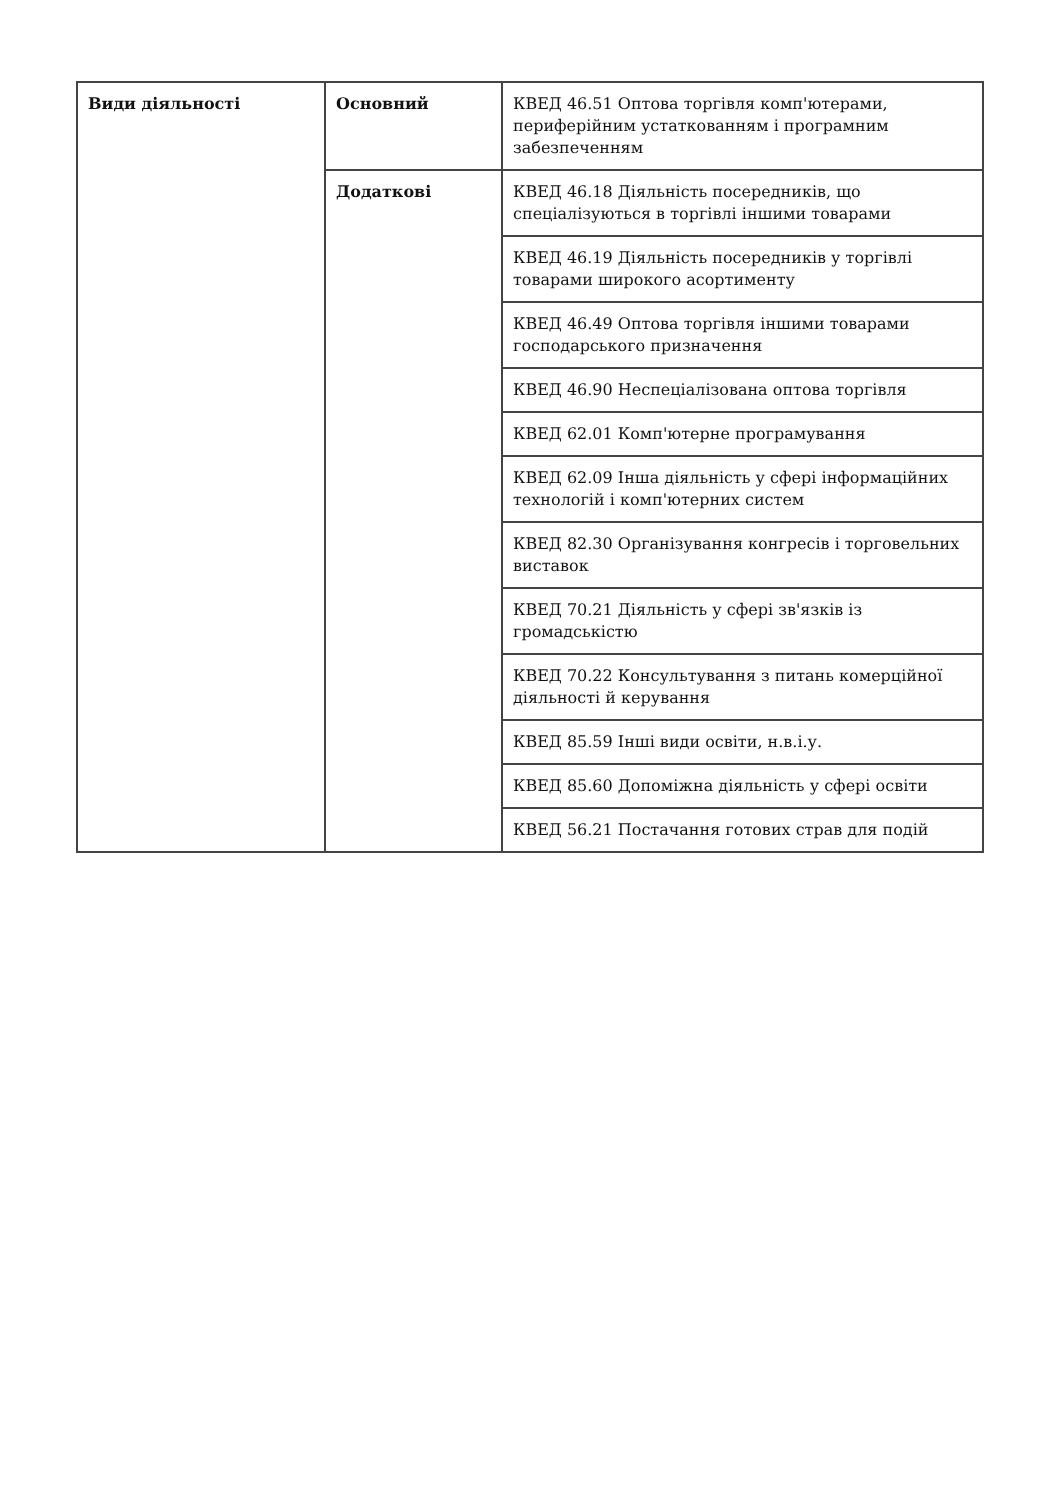| Види діяльності | Основний | КВЕД 46.51 Оптова торгівля комп'ютерами, периферійним устаткованням і програмним забезпеченням |
| | Додаткові | КВЕД 46.18 Діяльність посередників, що спеціалізуються в торгівлі іншими товарами |
| | | КВЕД 46.19 Діяльність посередників у торгівлі товарами широкого асортименту |
| | | КВЕД 46.49 Оптова торгівля іншими товарами господарського призначення |
| | | КВЕД 46.90 Неспеціалізована оптова торгівля |
| | | КВЕД 62.01 Комп'ютерне програмування |
| | | КВЕД 62.09 Інша діяльність у сфері інформаційних технологій і комп'ютерних систем |
| | | КВЕД 82.30 Організування конгресів і торговельних виставок |
| | | КВЕД 70.21 Діяльність у сфері зв'язків із громадськістю |
| | | КВЕД 70.22 Консультування з питань комерційної діяльності й керування |
| | | КВЕД 85.59 Інші види освіти, н.в.і.у. |
| | | КВЕД 85.60 Допоміжна діяльність у сфері освіти |
| | | КВЕД 56.21 Постачання готових страв для подій |